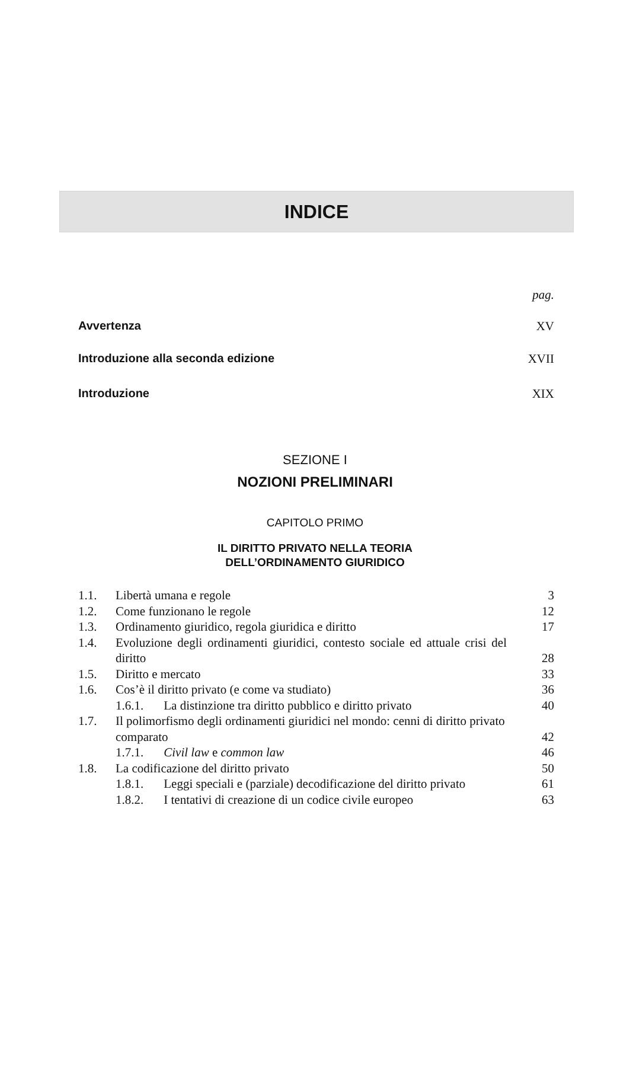INDICE
pag.
Avvertenza XV
Introduzione alla seconda edizione XVII
Introduzione XIX
SEZIONE I
NOZIONI PRELIMINARI
CAPITOLO PRIMO
IL DIRITTO PRIVATO NELLA TEORIA
DELL’ORDINAMENTO GIURIDICO
| 1.1. | Libertà umana e regole | 3 |
| 1.2. | Come funzionano le regole | 12 |
| 1.3. | Ordinamento giuridico, regola giuridica e diritto | 17 |
| 1.4. | Evoluzione degli ordinamenti giuridici, contesto sociale ed attuale crisi del diritto | 28 |
| 1.5. | Diritto e mercato | 33 |
| 1.6. | Cos’è il diritto privato (e come va studiato) | 36 |
| | 1.6.1. La distinzione tra diritto pubblico e diritto privato | 40 |
| 1.7. | Il polimorfismo degli ordinamenti giuridici nel mondo: cenni di diritto privato comparato | 42 |
| | 1.7.1. Civil law e common law | 46 |
| 1.8. | La codificazione del diritto privato | 50 |
| | 1.8.1. Leggi speciali e (parziale) decodificazione del diritto privato | 61 |
| | 1.8.2. I tentativi di creazione di un codice civile europeo | 63 |